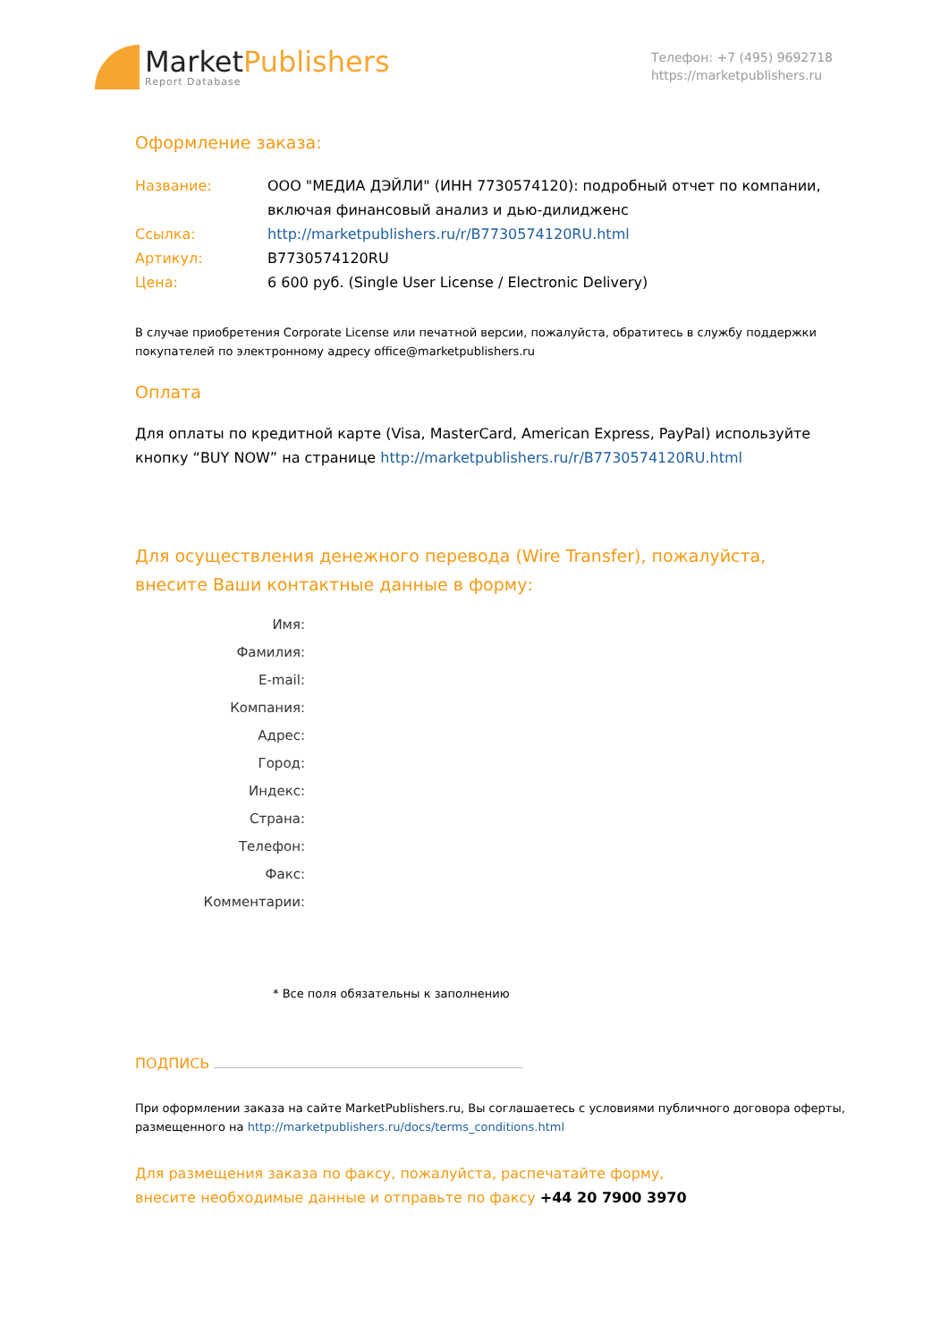MarketPublishers
Report Database
Телефон: +7 (495) 9692718
https://marketpublishers.ru
Оформление заказа:
Название: ООО "МЕДИА ДЭЙЛИ" (ИНН 7730574120): подробный отчет по компании, включая финансовый анализ и дью-дилидженс
Ссылка: http://marketpublishers.ru/r/B7730574120RU.html
Артикул: B7730574120RU
Цена: 6 600 руб. (Single User License / Electronic Delivery)
В случае приобретения Corporate License или печатной версии, пожалуйста, обратитесь в службу поддержки покупателей по электронному адресу office@marketpublishers.ru
Оплата
Для оплаты по кредитной карте (Visa, MasterCard, American Express, PayPal) используйте кнопку “BUY NOW” на странице http://marketpublishers.ru/r/B7730574120RU.html
Для осуществления денежного перевода (Wire Transfer), пожалуйста,
внесите Ваши контактные данные в форму:
Имя:
Фамилия:
E-mail:
Компания:
Адрес:
Город:
Индекс:
Страна:
Телефон:
Факс:
Комментарии:
* Все поля обязательны к заполнению
ПОДПИСЬ
При оформлении заказа на сайте MarketPublishers.ru, Вы соглашаетесь с условиями публичного договора оферты, размещенного на http://marketpublishers.ru/docs/terms_conditions.html
Для размещения заказа по факсу, пожалуйста, распечатайте форму,
внесите необходимые данные и отправьте по факсу +44 20 7900 3970